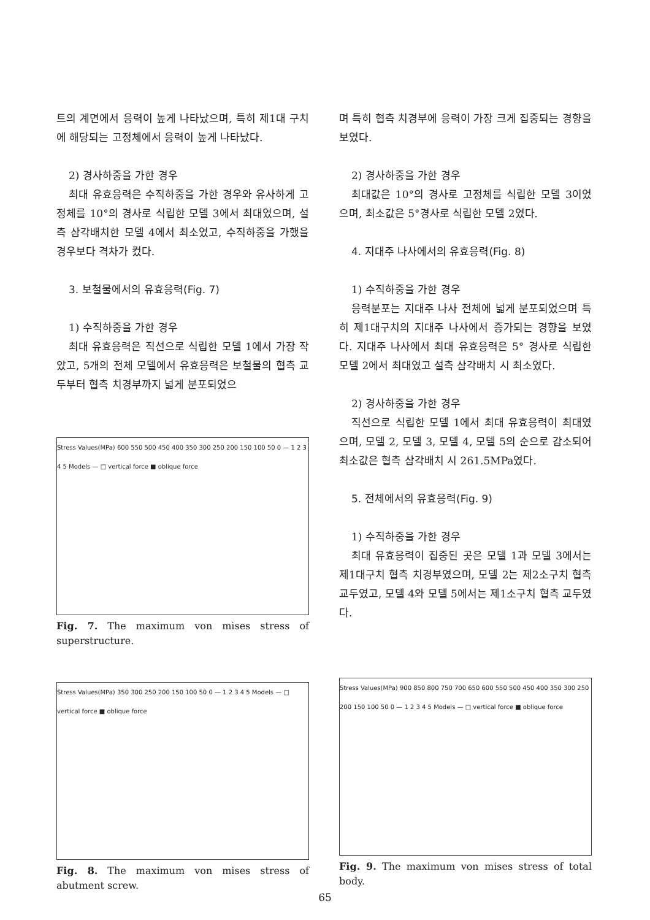트의 계면에서 응력이 높게 나타났으며, 특히 제1대 구치에 해당되는 고정체에서 응력이 높게 나타났다.
2) 경사하중을 가한 경우
최대 유효응력은 수직하중을 가한 경우와 유사하게 고정체를 10°의 경사로 식립한 모델 3에서 최대였으며, 설측 삼각배치한 모델 4에서 최소였고, 수직하중을 가했을 경우보다 격차가 컸다.
3. 보철물에서의 유효응력(Fig. 7)
1) 수직하중을 가한 경우
최대 유효응력은 직선으로 식립한 모델 1에서 가장 작았고, 5개의 전체 모델에서 유효응력은 보철물의 협측 교두부터 협측 치경부까지 넓게 분포되었으
Stress Values(MPa) 600 550 500 450 400 350 300 250 200 150 100 50 0 — 1 2 3 4 5 Models — □ vertical force ■ oblique force
Fig. 7. The maximum von mises stress of superstructure.
Stress Values(MPa) 350 300 250 200 150 100 50 0 — 1 2 3 4 5 Models — □ vertical force ■ oblique force
Fig. 8. The maximum von mises stress of abutment screw.
며 특히 협측 치경부에 응력이 가장 크게 집중되는 경향을 보였다.
2) 경사하중을 가한 경우
최대값은 10°의 경사로 고정체를 식립한 모델 3이었으며, 최소값은 5°경사로 식립한 모델 2였다.
4. 지대주 나사에서의 유효응력(Fig. 8)
1) 수직하중을 가한 경우
응력분포는 지대주 나사 전체에 넓게 분포되었으며 특히 제1대구치의 지대주 나사에서 증가되는 경향을 보였다. 지대주 나사에서 최대 유효응력은 5° 경사로 식립한 모델 2에서 최대였고 설측 삼각배치 시 최소였다.
2) 경사하중을 가한 경우
직선으로 식립한 모델 1에서 최대 유효응력이 최대였으며, 모델 2, 모델 3, 모델 4, 모델 5의 순으로 감소되어 최소값은 협측 삼각배치 시 261.5MPa였다.
5. 전체에서의 유효응력(Fig. 9)
1) 수직하중을 가한 경우
최대 유효응력이 집중된 곳은 모델 1과 모델 3에서는 제1대구치 협측 치경부였으며, 모델 2는 제2소구치 협측 교두였고, 모델 4와 모델 5에서는 제1소구치 협측 교두였다.
Stress Values(MPa) 900 850 800 750 700 650 600 550 500 450 400 350 300 250 200 150 100 50 0 — 1 2 3 4 5 Models — □ vertical force ■ oblique force
Fig. 9. The maximum von mises stress of total body.
65